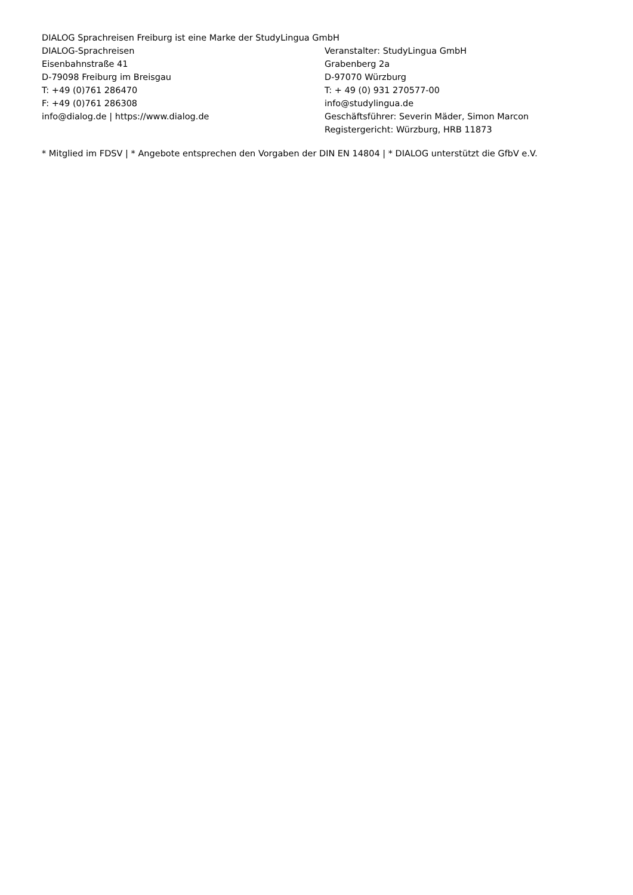DIALOG Sprachreisen Freiburg ist eine Marke der StudyLingua GmbH
DIALOG-Sprachreisen
Eisenbahnstraße 41
D-79098 Freiburg im Breisgau
T: +49 (0)761 286470
F: +49 (0)761 286308
info@dialog.de | https://www.dialog.de
Veranstalter: StudyLingua GmbH
Grabenberg 2a
D-97070 Würzburg
T: + 49 (0) 931 270577-00
info@studylingua.de
Geschäftsführer: Severin Mäder, Simon Marcon
Registergericht: Würzburg, HRB 11873
* Mitglied im FDSV | * Angebote entsprechen den Vorgaben der DIN EN 14804 | * DIALOG unterstützt die GfbV e.V.